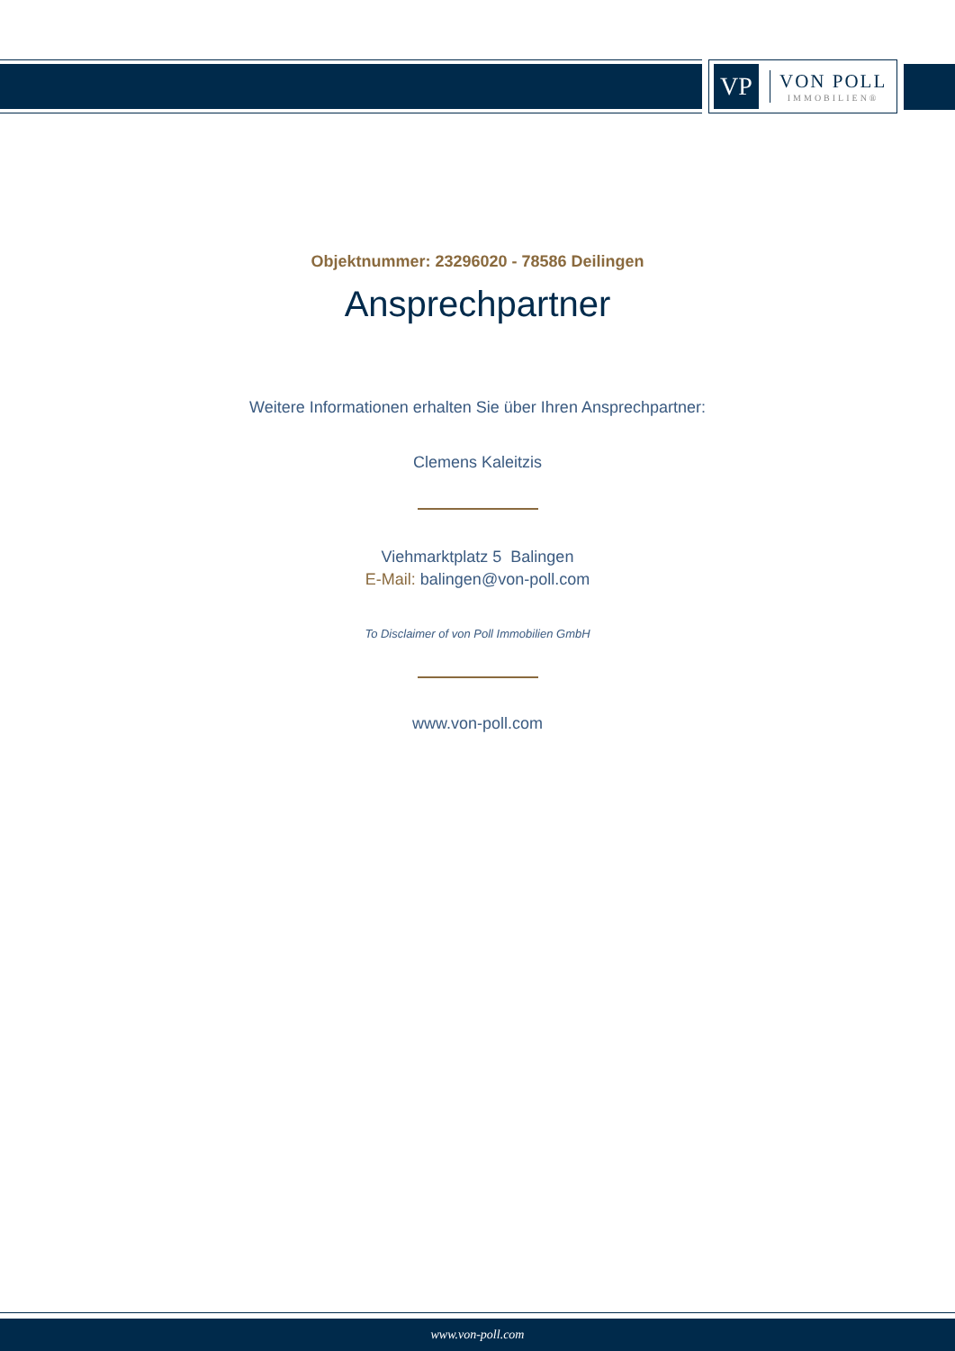VP
VON POLL
IMMOBILIEN®
Objektnummer: 23296020 - 78586 Deilingen
Ansprechpartner
Weitere Informationen erhalten Sie über Ihren Ansprechpartner:
Clemens Kaleitzis
Viehmarktplatz 5 Balingen
E-Mail: balingen@von-poll.com
To Disclaimer of von Poll Immobilien GmbH
www.von-poll.com
www.von-poll.com